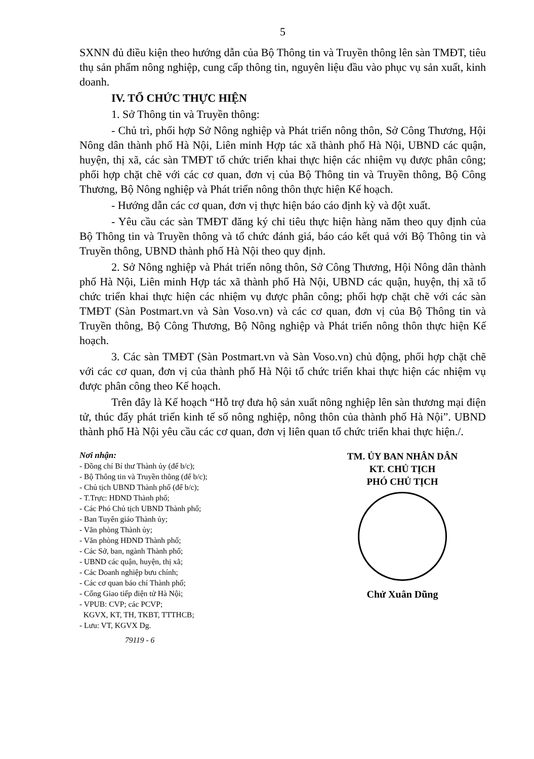5
SXNN đủ điều kiện theo hướng dẫn của Bộ Thông tin và Truyền thông lên sàn TMĐT, tiêu thụ sản phẩm nông nghiệp, cung cấp thông tin, nguyên liệu đầu vào phục vụ sản xuất, kinh doanh.
IV. TỔ CHỨC THỰC HIỆN
1. Sở Thông tin và Truyền thông:
- Chủ trì, phối hợp Sở Nông nghiệp và Phát triển nông thôn, Sở Công Thương, Hội Nông dân thành phố Hà Nội, Liên minh Hợp tác xã thành phố Hà Nội, UBND các quận, huyện, thị xã, các sàn TMĐT tổ chức triển khai thực hiện các nhiệm vụ được phân công; phối hợp chặt chẽ với các cơ quan, đơn vị của Bộ Thông tin và Truyền thông, Bộ Công Thương, Bộ Nông nghiệp và Phát triển nông thôn thực hiện Kế hoạch.
- Hướng dẫn các cơ quan, đơn vị thực hiện báo cáo định kỳ và đột xuất.
- Yêu cầu các sàn TMĐT đăng ký chỉ tiêu thực hiện hàng năm theo quy định của Bộ Thông tin và Truyền thông và tổ chức đánh giá, báo cáo kết quả với Bộ Thông tin và Truyền thông, UBND thành phố Hà Nội theo quy định.
2. Sở Nông nghiệp và Phát triển nông thôn, Sở Công Thương, Hội Nông dân thành phố Hà Nội, Liên minh Hợp tác xã thành phố Hà Nội, UBND các quận, huyện, thị xã tổ chức triển khai thực hiện các nhiệm vụ được phân công; phối hợp chặt chẽ với các sàn TMĐT (Sàn Postmart.vn và Sàn Voso.vn) và các cơ quan, đơn vị của Bộ Thông tin và Truyền thông, Bộ Công Thương, Bộ Nông nghiệp và Phát triển nông thôn thực hiện Kế hoạch.
3. Các sàn TMĐT (Sàn Postmart.vn và Sàn Voso.vn) chủ động, phối hợp chặt chẽ với các cơ quan, đơn vị của thành phố Hà Nội tổ chức triển khai thực hiện các nhiệm vụ được phân công theo Kế hoạch.
Trên đây là Kế hoạch “Hỗ trợ đưa hộ sản xuất nông nghiệp lên sàn thương mại điện tử, thúc đẩy phát triển kinh tế số nông nghiệp, nông thôn của thành phố Hà Nội”. UBND thành phố Hà Nội yêu cầu các cơ quan, đơn vị liên quan tổ chức triển khai thực hiện./.
Nơi nhận:
- Đồng chí Bí thư Thành ủy (để b/c);
- Bộ Thông tin và Truyền thông (để b/c);
- Chủ tịch UBND Thành phố (để b/c);
- T.Trực: HĐND Thành phố;
- Các Phó Chủ tịch UBND Thành phố;
- Ban Tuyên giáo Thành ủy;
- Văn phòng Thành ủy;
- Văn phòng HĐND Thành phố;
- Các Sở, ban, ngành Thành phố;
- UBND các quận, huyện, thị xã;
- Các Doanh nghiệp bưu chính;
- Các cơ quan báo chí Thành phố;
- Cổng Giao tiếp điện tử Hà Nội;
- VPUB: CVP; các PCVP;
KGVX, KT, TH, TKBT, TTTHCB;
- Lưu: VT, KGVX Dg.
79119 - 6
TM. ỦY BAN NHÂN DÂN
KT. CHỦ TỊCH
PHÓ CHỦ TỊCH
Chử Xuân Dũng